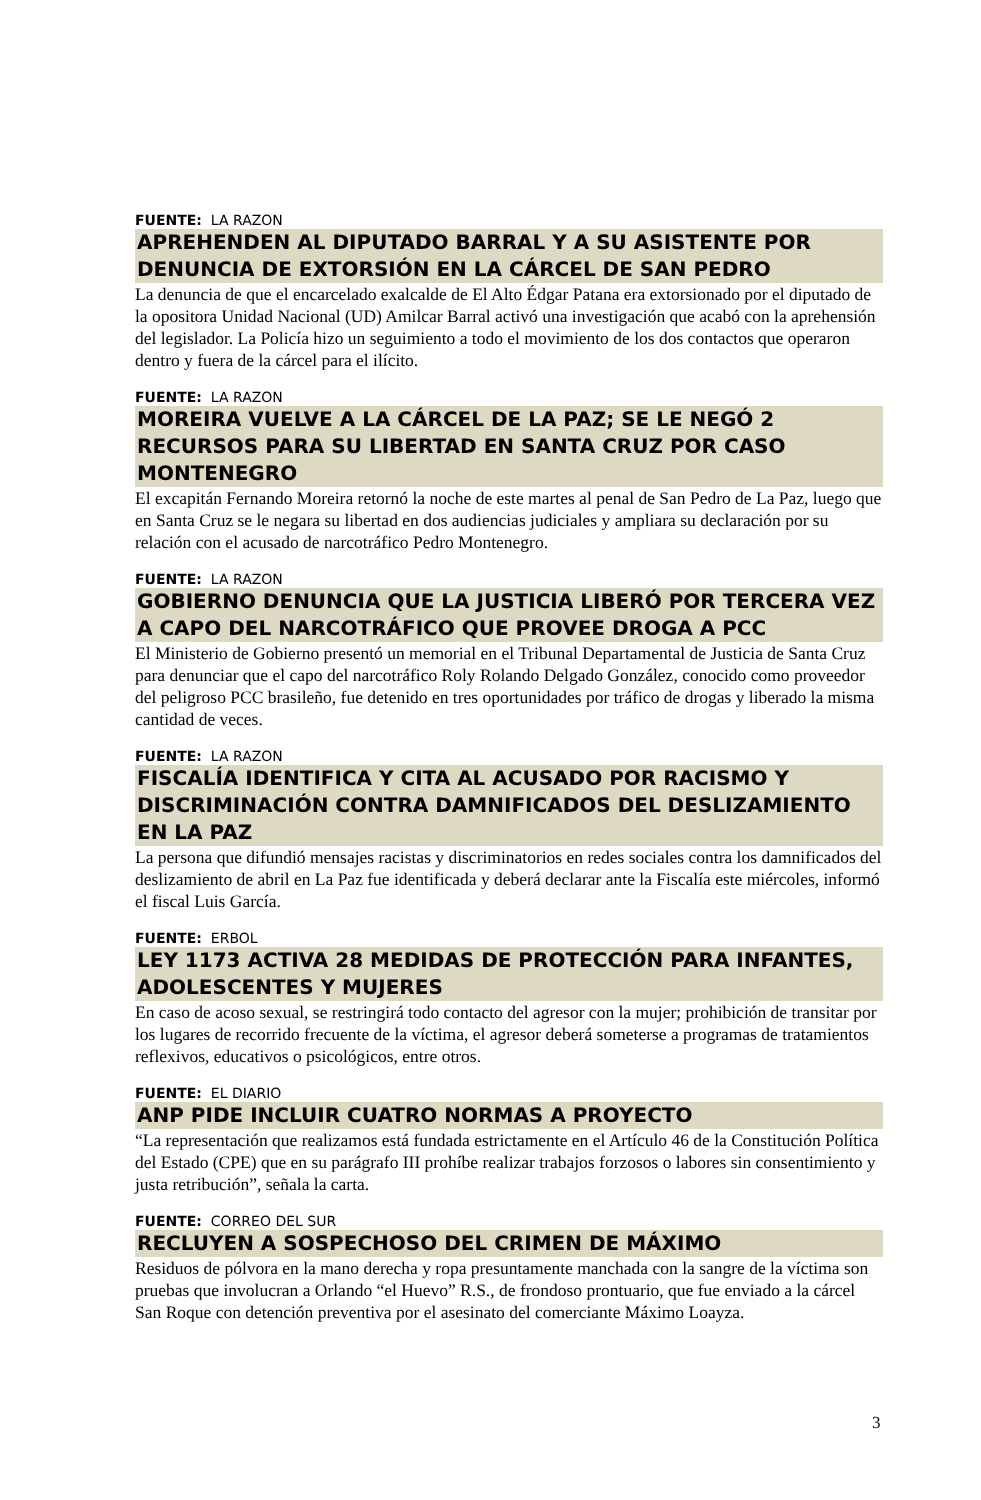FUENTE: LA RAZON
APREHENDEN AL DIPUTADO BARRAL Y A SU ASISTENTE POR DENUNCIA DE EXTORSIÓN EN LA CÁRCEL DE SAN PEDRO
La denuncia de que el encarcelado exalcalde de El Alto Édgar Patana era extorsionado por el diputado de la opositora Unidad Nacional (UD) Amilcar Barral activó una investigación que acabó con la aprehensión del legislador. La Policía hizo un seguimiento a todo el movimiento de los dos contactos que operaron dentro y fuera de la cárcel para el ilícito.
FUENTE: LA RAZON
MOREIRA VUELVE A LA CÁRCEL DE LA PAZ; SE LE NEGÓ 2 RECURSOS PARA SU LIBERTAD EN SANTA CRUZ POR CASO MONTENEGRO
El excapitán Fernando Moreira retornó la noche de este martes al penal de San Pedro de La Paz, luego que en Santa Cruz se le negara su libertad en dos audiencias judiciales y ampliara su declaración por su relación con el acusado de narcotráfico Pedro Montenegro.
FUENTE: LA RAZON
GOBIERNO DENUNCIA QUE LA JUSTICIA LIBERÓ POR TERCERA VEZ A CAPO DEL NARCOTRÁFICO QUE PROVEE DROGA A PCC
El Ministerio de Gobierno presentó un memorial en el Tribunal Departamental de Justicia de Santa Cruz para denunciar que el capo del narcotráfico Roly Rolando Delgado González, conocido como proveedor del peligroso PCC brasileño, fue detenido en tres oportunidades por tráfico de drogas y liberado la misma cantidad de veces.
FUENTE: LA RAZON
FISCALÍA IDENTIFICA Y CITA AL ACUSADO POR RACISMO Y DISCRIMINACIÓN CONTRA DAMNIFICADOS DEL DESLIZAMIENTO EN LA PAZ
La persona que difundió mensajes racistas y discriminatorios en redes sociales contra los damnificados del deslizamiento de abril en La Paz fue identificada y deberá declarar ante la Fiscalía este miércoles, informó el fiscal Luis García.
FUENTE: ERBOL
LEY 1173 ACTIVA 28 MEDIDAS DE PROTECCIÓN PARA INFANTES, ADOLESCENTES Y MUJERES
En caso de acoso sexual, se restringirá todo contacto del agresor con la mujer; prohibición de transitar por los lugares de recorrido frecuente de la víctima, el agresor deberá someterse a programas de tratamientos reflexivos, educativos o psicológicos, entre otros.
FUENTE: EL DIARIO
ANP PIDE INCLUIR CUATRO NORMAS A PROYECTO
“La representación que realizamos está fundada estrictamente en el Artículo 46 de la Constitución Política del Estado (CPE) que en su parágrafo III prohíbe realizar trabajos forzosos o labores sin consentimiento y justa retribución”, señala la carta.
FUENTE: CORREO DEL SUR
RECLUYEN A SOSPECHOSO DEL CRIMEN DE MÁXIMO
Residuos de pólvora en la mano derecha y ropa presuntamente manchada con la sangre de la víctima son pruebas que involucran a Orlando “el Huevo” R.S., de frondoso prontuario, que fue enviado a la cárcel San Roque con detención preventiva por el asesinato del comerciante Máximo Loayza.
3